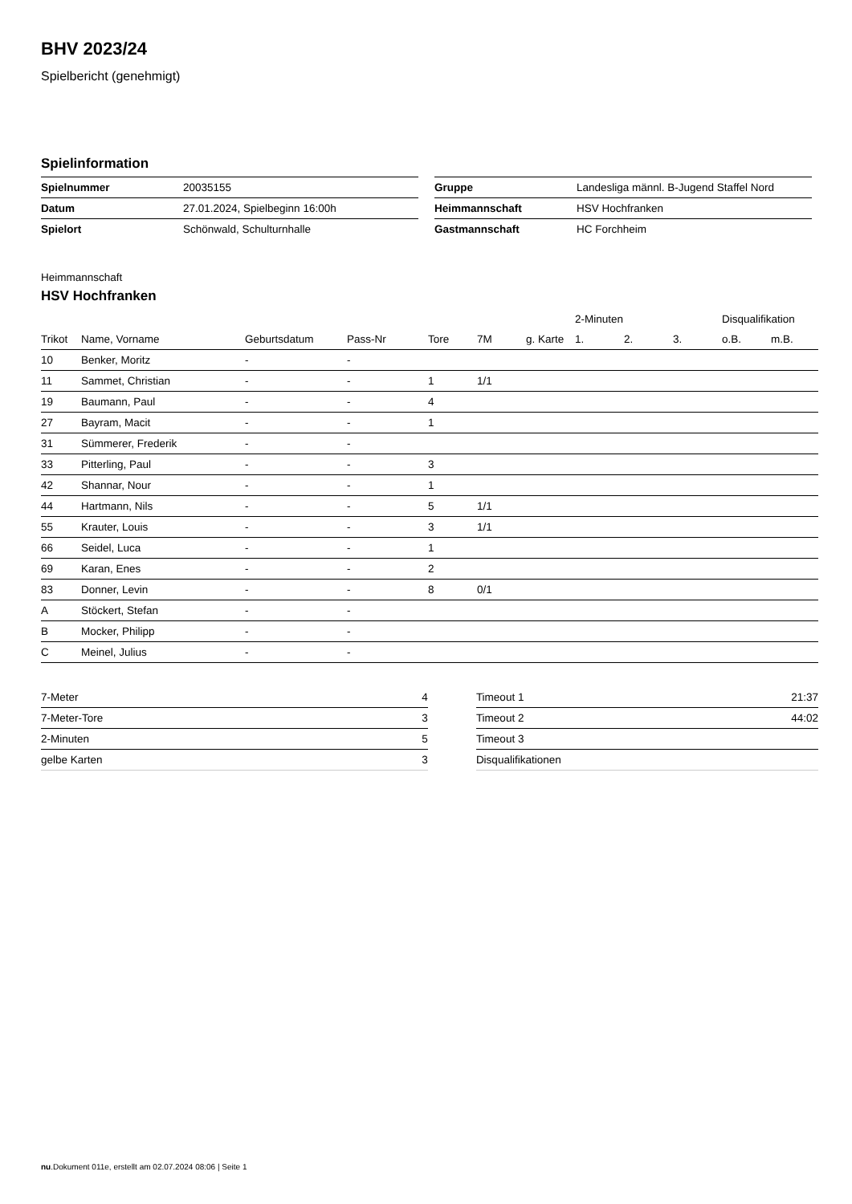BHV 2023/24
Spielbericht (genehmigt)
Spielinformation
| Spielnummer | 20035155 |
| Datum | 27.01.2024, Spielbeginn 16:00h |
| Spielort | Schönwald, Schulturnhalle |
| Gruppe | Landesliga männl. B-Jugend Staffel Nord |
| Heimmannschaft | HSV Hochfranken |
| Gastmannschaft | HC Forchheim |
Heimmannschaft
HSV Hochfranken
| | | | | | | | 2-Minuten | | | Disqualifikation | |
| --- | --- | --- | --- | --- | --- | --- | --- | --- | --- | --- | --- |
| Trikot | Name, Vorname | Geburtsdatum | Pass-Nr | Tore | 7M | g. Karte | 1. | 2. | 3. | o.B. | m.B. |
| 10 | Benker, Moritz | - | - | | | | | | | | |
| 11 | Sammet, Christian | - | - | 1 | 1/1 | | | | | | |
| 19 | Baumann, Paul | - | - | 4 | | | | | | | |
| 27 | Bayram, Macit | - | - | 1 | | | | | | | |
| 31 | Sümmerer, Frederik | - | - | | | | | | | | |
| 33 | Pitterling, Paul | - | - | 3 | | | | | | | |
| 42 | Shannar, Nour | - | - | 1 | | | | | | | |
| 44 | Hartmann, Nils | - | - | 5 | 1/1 | | | | | | |
| 55 | Krauter, Louis | - | - | 3 | 1/1 | | | | | | |
| 66 | Seidel, Luca | - | - | 1 | | | | | | | |
| 69 | Karan, Enes | - | - | 2 | | | | | | | |
| 83 | Donner, Levin | - | - | 8 | 0/1 | | | | | | |
| A | Stöckert, Stefan | - | - | | | | | | | | |
| B | Mocker, Philipp | - | - | | | | | | | | |
| C | Meinel, Julius | - | - | | | | | | | | |
| 7-Meter | 4 |
| 7-Meter-Tore | 3 |
| 2-Minuten | 5 |
| gelbe Karten | 3 |
| Timeout 1 | 21:37 |
| Timeout 2 | 44:02 |
| Timeout 3 | |
| Disqualifikationen | |
nu.Dokument 011e, erstellt am 02.07.2024 08:06 | Seite 1